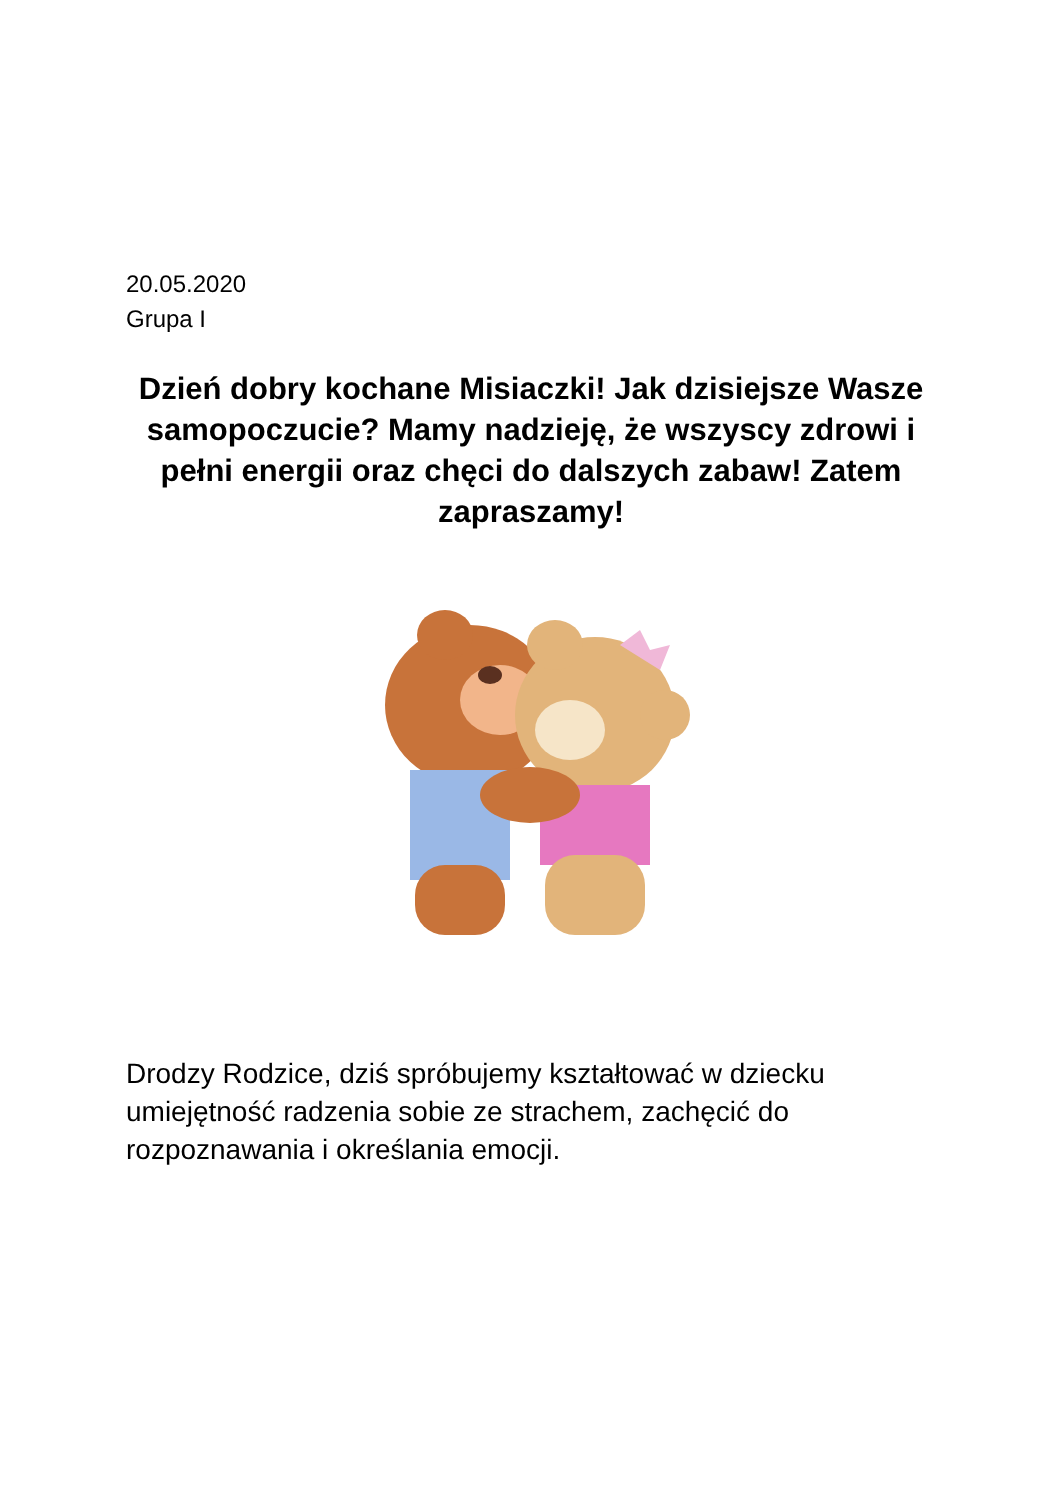20.05.2020
Grupa I
Dzień dobry kochane Misiaczki! Jak dzisiejsze Wasze samopoczucie? Mamy nadzieję, że wszyscy zdrowi i pełni energii oraz chęci do dalszych zabaw! Zatem zapraszamy!
Drodzy Rodzice, dziś spróbujemy kształtować w dziecku umiejętność radzenia sobie ze strachem, zachęcić do rozpoznawania i określania emocji.